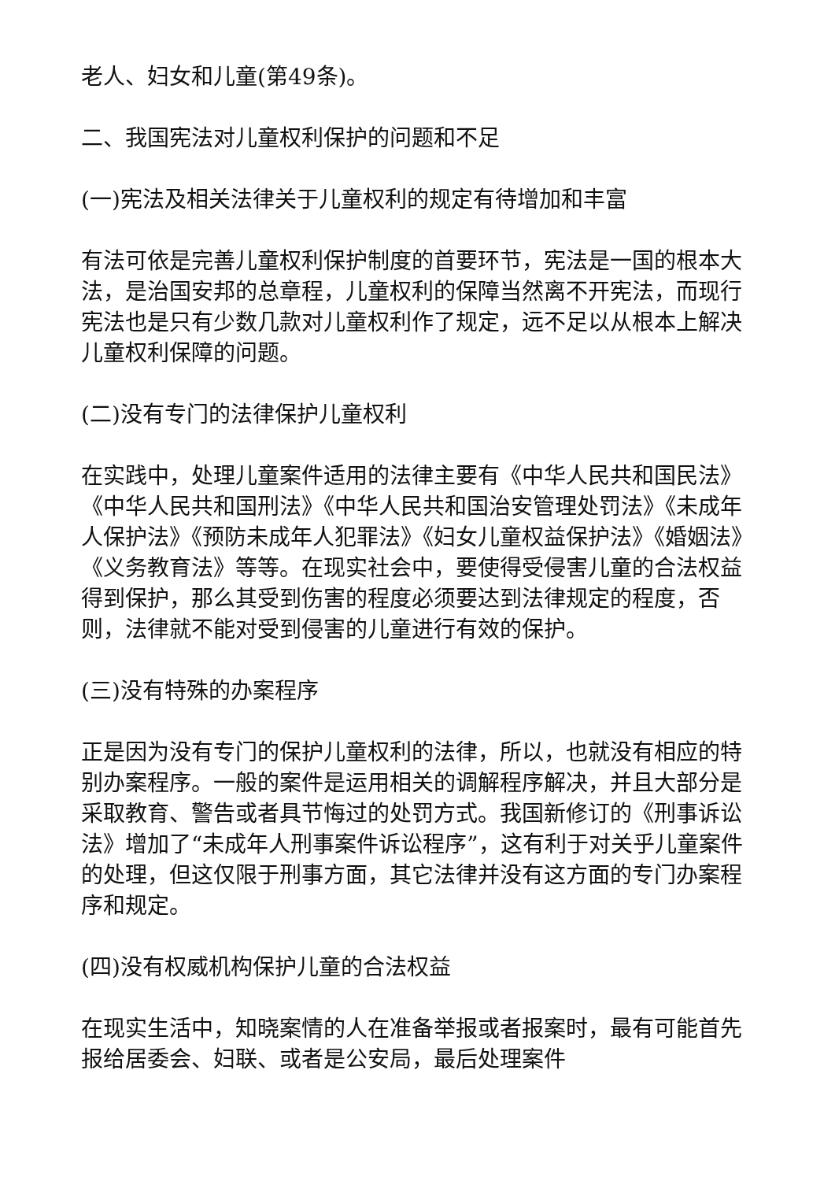老人、妇女和儿童(第49条)。
二、我国宪法对儿童权利保护的问题和不足
(一)宪法及相关法律关于儿童权利的规定有待增加和丰富
有法可依是完善儿童权利保护制度的首要环节，宪法是一国的根本大法，是治国安邦的总章程，儿童权利的保障当然离不开宪法，而现行宪法也是只有少数几款对儿童权利作了规定，远不足以从根本上解决儿童权利保障的问题。
(二)没有专门的法律保护儿童权利
在实践中，处理儿童案件适用的法律主要有《中华人民共和国民法》《中华人民共和国刑法》《中华人民共和国治安管理处罚法》《未成年人保护法》《预防未成年人犯罪法》《妇女儿童权益保护法》《婚姻法》《义务教育法》等等。在现实社会中，要使得受侵害儿童的合法权益得到保护，那么其受到伤害的程度必须要达到法律规定的程度，否则，法律就不能对受到侵害的儿童进行有效的保护。
(三)没有特殊的办案程序
正是因为没有专门的保护儿童权利的法律，所以，也就没有相应的特别办案程序。一般的案件是运用相关的调解程序解决，并且大部分是采取教育、警告或者具节悔过的处罚方式。我国新修订的《刑事诉讼法》增加了“未成年人刑事案件诉讼程序”，这有利于对关乎儿童案件的处理，但这仅限于刑事方面，其它法律并没有这方面的专门办案程序和规定。
(四)没有权威机构保护儿童的合法权益
在现实生活中，知晓案情的人在准备举报或者报案时，最有可能首先报给居委会、妇联、或者是公安局，最后处理案件